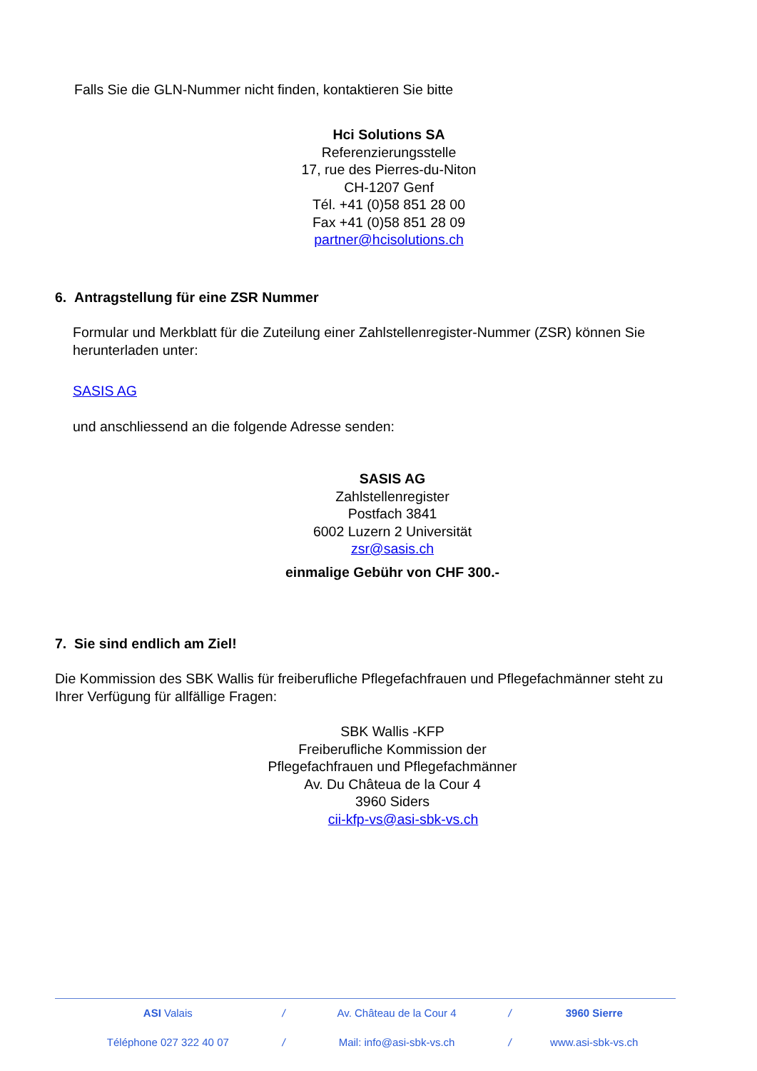Falls Sie die GLN-Nummer nicht finden, kontaktieren Sie bitte
Hci Solutions SA
Referenzierungsstelle
17, rue des Pierres-du-Niton
CH-1207 Genf
Tél. +41 (0)58 851 28 00
Fax +41 (0)58 851 28 09
partner@hcisolutions.ch
6. Antragstellung für eine ZSR Nummer
Formular und Merkblatt für die Zuteilung einer Zahlstellenregister-Nummer (ZSR) können Sie herunterladen unter:
SASIS AG
und anschliessend an die folgende Adresse senden:
SASIS AG
Zahlstellenregister
Postfach 3841
6002 Luzern 2 Universität
zsr@sasis.ch
einmalige Gebühr von CHF 300.-
7. Sie sind endlich am Ziel!
Die Kommission des SBK Wallis für freiberufliche Pflegefachfrauen und Pflegefachmänner steht zu Ihrer Verfügung für allfällige Fragen:
SBK Wallis -KFP
Freiberufliche Kommission der Pflegefachfrauen und Pflegefachmänner
Av. Du Châteua de la Cour 4
3960 Siders
cii-kfp-vs@asi-sbk-vs.ch
| ASI Valais | / | Av. Château de la Cour 4 | / | 3960 Sierre |
| Téléphone 027 322 40 07 | / | Mail: info@asi-sbk-vs.ch | / | www.asi-sbk-vs.ch |